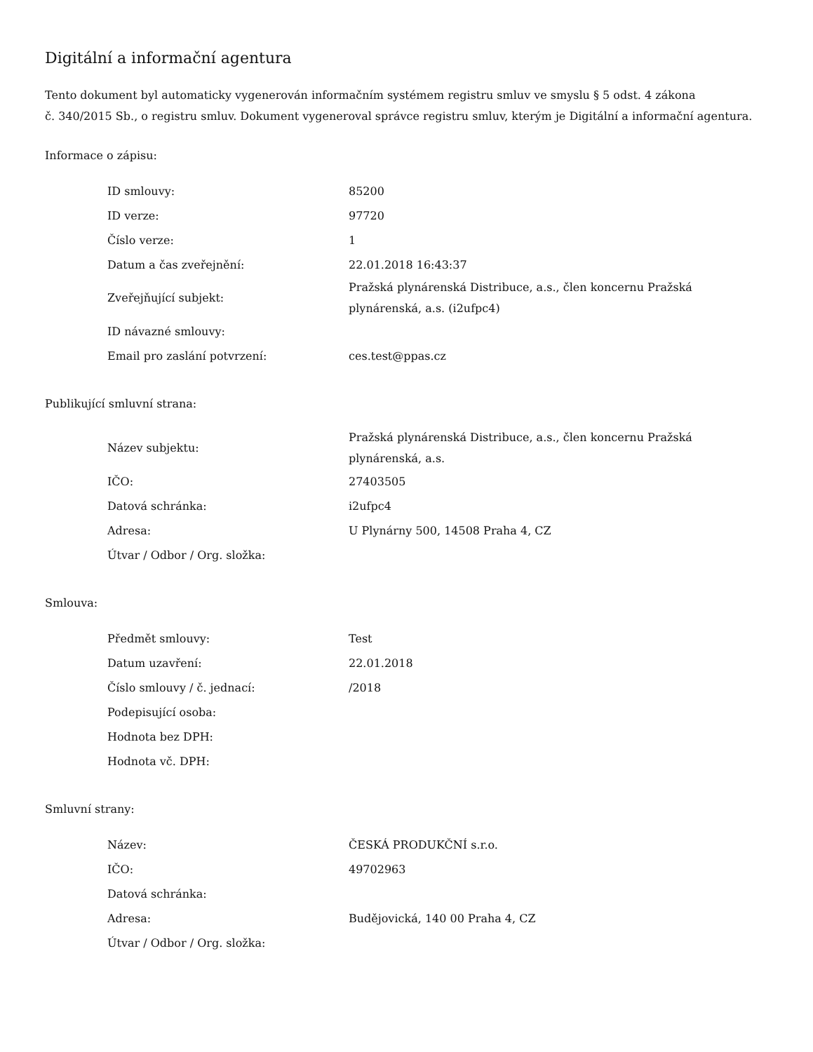Digitální a informační agentura
Tento dokument byl automaticky vygenerován informačním systémem registru smluv ve smyslu § 5 odst. 4 zákona
č. 340/2015 Sb., o registru smluv. Dokument vygeneroval správce registru smluv, kterým je Digitální a informační agentura.
Informace o zápisu:
| ID smlouvy: | 85200 |
| ID verze: | 97720 |
| Číslo verze: | 1 |
| Datum a čas zveřejnění: | 22.01.2018 16:43:37 |
| Zveřejňující subjekt: | Pražská plynárenská Distribuce, a.s., člen koncernu Pražská plynárenská, a.s. (i2ufpc4) |
| ID návazné smlouvy: | |
| Email pro zaslání potvrzení: | ces.test@ppas.cz |
Publikující smluvní strana:
| Název subjektu: | Pražská plynárenská Distribuce, a.s., člen koncernu Pražská plynárenská, a.s. |
| IČO: | 27403505 |
| Datová schránka: | i2ufpc4 |
| Adresa: | U Plynárny 500, 14508 Praha 4, CZ |
| Útvar / Odbor / Org. složka: | |
Smlouva:
| Předmět smlouvy: | Test |
| Datum uzavření: | 22.01.2018 |
| Číslo smlouvy / č. jednací: | /2018 |
| Podepisující osoba: | |
| Hodnota bez DPH: | |
| Hodnota vč. DPH: | |
Smluvní strany:
| Název: | ČESKÁ PRODUKČNÍ s.r.o. |
| IČO: | 49702963 |
| Datová schránka: | |
| Adresa: | Budějovická, 140 00 Praha 4, CZ |
| Útvar / Odbor / Org. složka: | |